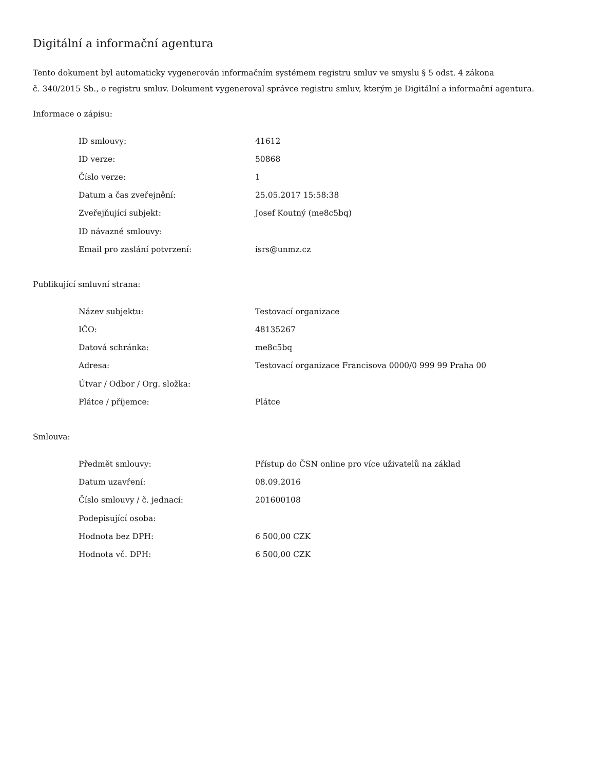Digitální a informační agentura
Tento dokument byl automaticky vygenerován informačním systémem registru smluv ve smyslu § 5 odst. 4 zákona
č. 340/2015 Sb., o registru smluv. Dokument vygeneroval správce registru smluv, kterým je Digitální a informační agentura.
Informace o zápisu:
| ID smlouvy: | 41612 |
| ID verze: | 50868 |
| Číslo verze: | 1 |
| Datum a čas zveřejnění: | 25.05.2017 15:58:38 |
| Zveřejňující subjekt: | Josef Koutný (me8c5bq) |
| ID návazné smlouvy: | |
| Email pro zaslání potvrzení: | isrs@unmz.cz |
Publikující smluvní strana:
| Název subjektu: | Testovací organizace |
| IČO: | 48135267 |
| Datová schránka: | me8c5bq |
| Adresa: | Testovací organizace Francisova 0000/0 999 99 Praha 00 |
| Útvar / Odbor / Org. složka: | |
| Plátce / příjemce: | Plátce |
Smlouva:
| Předmět smlouvy: | Přístup do ČSN online pro více uživatelů na základ |
| Datum uzavření: | 08.09.2016 |
| Číslo smlouvy / č. jednací: | 201600108 |
| Podepisující osoba: | |
| Hodnota bez DPH: | 6 500,00 CZK |
| Hodnota vč. DPH: | 6 500,00 CZK |